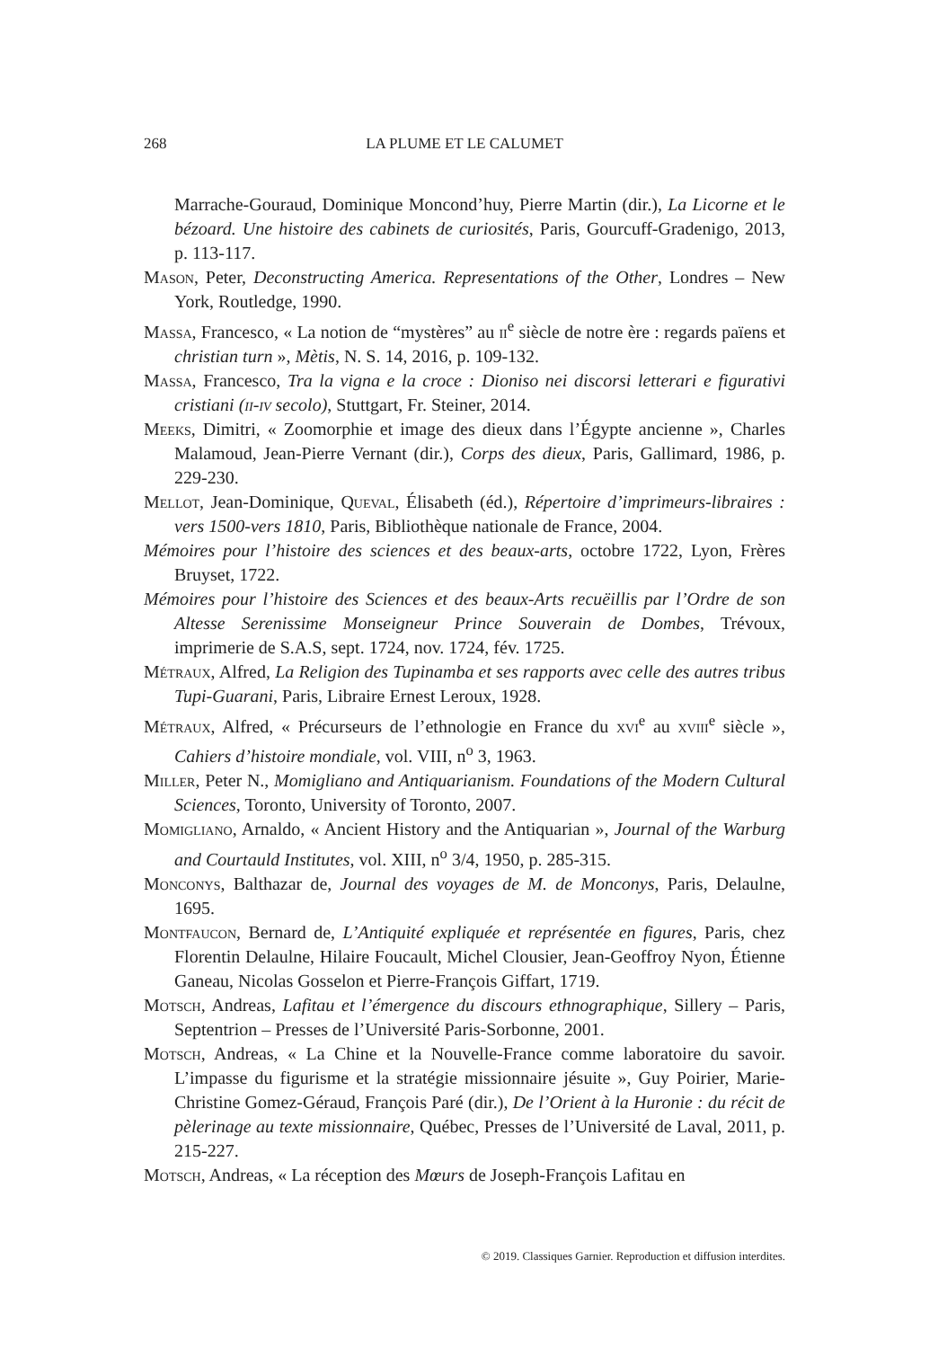268 LA PLUME ET LE CALUMET
Marrache-Gouraud, Dominique Moncond’huy, Pierre Martin (dir.), La Licorne et le bézoard. Une histoire des cabinets de curiosités, Paris, Gourcuff-Gradenigo, 2013, p. 113-117.
Mason, Peter, Deconstructing America. Representations of the Other, Londres – New York, Routledge, 1990.
Massa, Francesco, « La notion de “mystères” au ii<sup>e</sup> siècle de notre ère : regards païens et christian turn », Mètis, N. S. 14, 2016, p. 109-132.
Massa, Francesco, Tra la vigna e la croce : Dioniso nei discorsi letterari e figurativi cristiani (ii-iv secolo), Stuttgart, Fr. Steiner, 2014.
Meeks, Dimitri, « Zoomorphie et image des dieux dans l’Égypte ancienne », Charles Malamoud, Jean-Pierre Vernant (dir.), Corps des dieux, Paris, Gallimard, 1986, p. 229-230.
Mellot, Jean-Dominique, Queval, Élisabeth (éd.), Répertoire d’imprimeurs-libraires : vers 1500-vers 1810, Paris, Bibliothèque nationale de France, 2004.
Mémoires pour l’histoire des sciences et des beaux-arts, octobre 1722, Lyon, Frères Bruyset, 1722.
Mémoires pour l’histoire des Sciences et des beaux-Arts recuëillis par l’Ordre de son Altesse Serenissime Monseigneur Prince Souverain de Dombes, Trévoux, imprimerie de S.A.S, sept. 1724, nov. 1724, fév. 1725.
Métraux, Alfred, La Religion des Tupinamba et ses rapports avec celle des autres tribus Tupi-Guarani, Paris, Libraire Ernest Leroux, 1928.
Métraux, Alfred, « Précurseurs de l’ethnologie en France du xvi<sup>e</sup> au xviii<sup>e</sup> siècle », Cahiers d’histoire mondiale, vol. VIII, n<sup>o</sup> 3, 1963.
Miller, Peter N., Momigliano and Antiquarianism. Foundations of the Modern Cultural Sciences, Toronto, University of Toronto, 2007.
Momigliano, Arnaldo, « Ancient History and the Antiquarian », Journal of the Warburg and Courtauld Institutes, vol. XIII, n<sup>o</sup> 3/4, 1950, p. 285-315.
Monconys, Balthazar de, Journal des voyages de M. de Monconys, Paris, Delaulne, 1695.
Montfaucon, Bernard de, L’Antiquité expliquée et représentée en figures, Paris, chez Florentin Delaulne, Hilaire Foucault, Michel Clousier, Jean-Geoffroy Nyon, Étienne Ganeau, Nicolas Gosselon et Pierre-François Giffart, 1719.
Motsch, Andreas, Lafitau et l’émergence du discours ethnographique, Sillery – Paris, Septentrion – Presses de l’Université Paris-Sorbonne, 2001.
Motsch, Andreas, « La Chine et la Nouvelle-France comme laboratoire du savoir. L’impasse du figurisme et la stratégie missionnaire jésuite », Guy Poirier, Marie-Christine Gomez-Géraud, François Paré (dir.), De l’Orient à la Huronie : du récit de pèlerinage au texte missionnaire, Québec, Presses de l’Université de Laval, 2011, p. 215-227.
Motsch, Andreas, « La réception des Mœurs de Joseph-François Lafitau en
© 2019. Classiques Garnier. Reproduction et diffusion interdites.